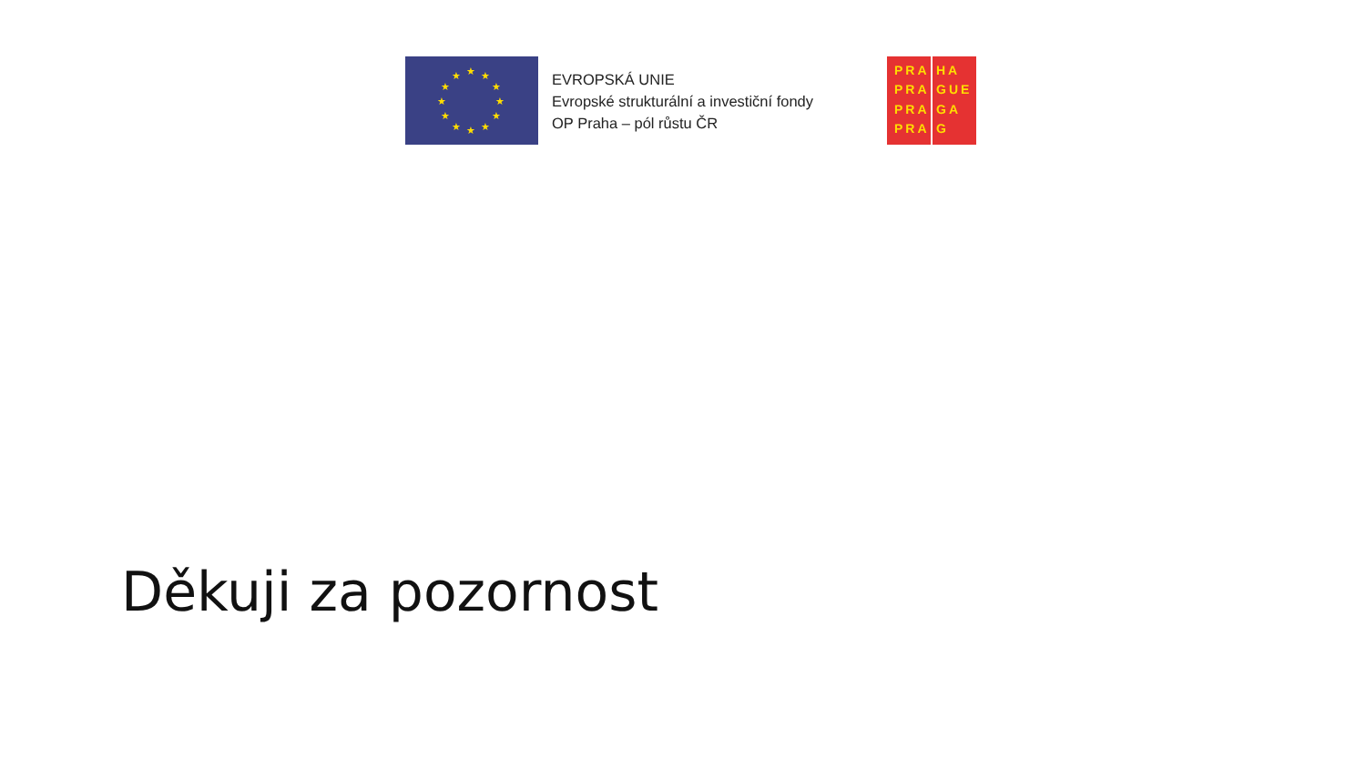★ ★ ★
★ ★
★ ★
★ ★
★ ★ ★
EVROPSKÁ UNIE
Evropské strukturální a investiční fondy
OP Praha – pól růstu ČR
PRA
PRA
PRA
PRA
HA
GUE
GA
G
Děkuji za pozornost